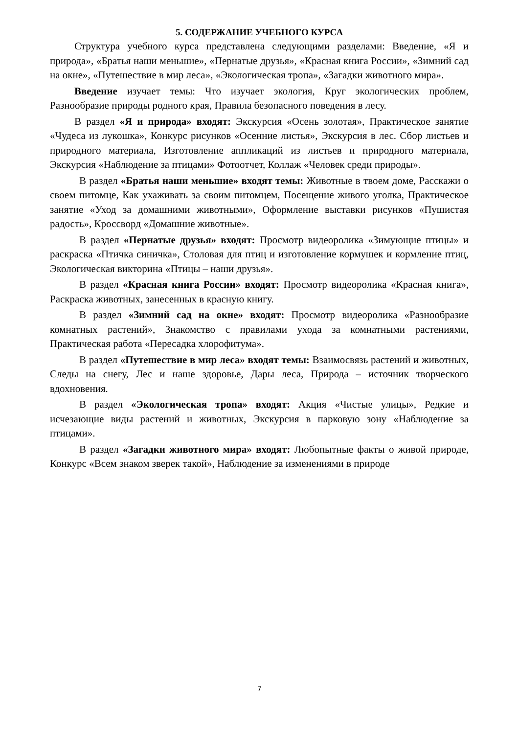5. СОДЕРЖАНИЕ УЧЕБНОГО КУРСА
Структура учебного курса представлена следующими разделами: Введение, «Я и природа», «Братья наши меньшие», «Пернатые друзья», «Красная книга России», «Зимний сад на окне», «Путешествие в мир леса», «Экологическая тропа», «Загадки животного мира».
Введение изучает темы: Что изучает экология, Круг экологических проблем, Разнообразие природы родного края, Правила безопасного поведения в лесу.
В раздел «Я и природа» входят: Экскурсия «Осень золотая», Практическое занятие «Чудеса из лукошка», Конкурс рисунков «Осенние листья», Экскурсия в лес. Сбор листьев и природного материала, Изготовление аппликаций из листьев и природного материала, Экскурсия «Наблюдение за птицами» Фотоотчет, Коллаж «Человек среди природы».
В раздел «Братья наши меньшие» входят темы: Животные в твоем доме, Расскажи о своем питомце, Как ухаживать за своим питомцем, Посещение живого уголка, Практическое занятие «Уход за домашними животными», Оформление выставки рисунков «Пушистая радость», Кроссворд «Домашние животные».
В раздел «Пернатые друзья» входят: Просмотр видеоролика «Зимующие птицы» и раскраска «Птичка синичка», Столовая для птиц и изготовление кормушек и кормление птиц, Экологическая викторина «Птицы – наши друзья».
В раздел «Красная книга России» входят: Просмотр видеоролика «Красная книга», Раскраска животных, занесенных в красную книгу.
В раздел «Зимний сад на окне» входят: Просмотр видеоролика «Разнообразие комнатных растений», Знакомство с правилами ухода за комнатными растениями, Практическая работа «Пересадка хлорофитума».
В раздел «Путешествие в мир леса» входят темы: Взаимосвязь растений и животных, Следы на снегу, Лес и наше здоровье, Дары леса, Природа – источник творческого вдохновения.
В раздел «Экологическая тропа» входят: Акция «Чистые улицы», Редкие и исчезающие виды растений и животных, Экскурсия в парковую зону «Наблюдение за птицами».
В раздел «Загадки животного мира» входят: Любопытные факты о живой природе, Конкурс «Всем знаком зверек такой», Наблюдение за изменениями в природе
7